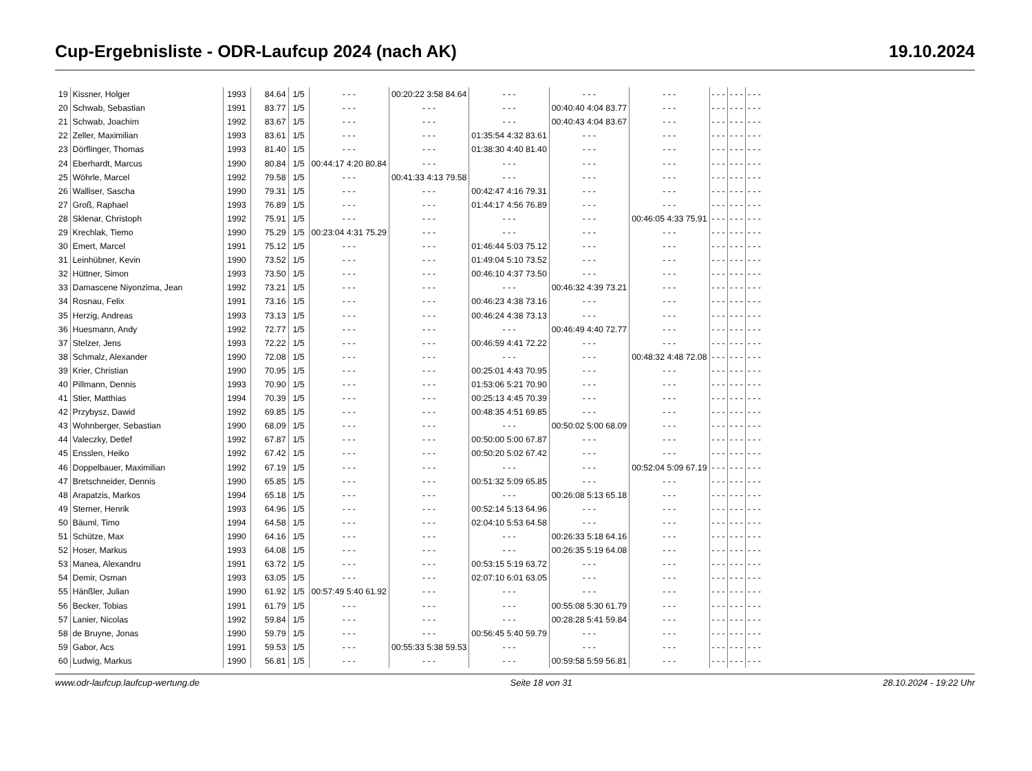Cup-Ergebnisliste - ODR-Laufcup 2024 (nach AK) 19.10.2024
| 19 | Kissner, Holger | 1993 | 84.64 | 1/5 | - - - | 00:20:22 3:58 84.64 | - - - | - - - | - - - | - - - | - - - | - - - |
| 20 | Schwab, Sebastian | 1991 | 83.77 | 1/5 | - - - | - - - | - - - | 00:40:40 4:04 83.77 | - - - | - - - | - - - | - - - |
| 21 | Schwab, Joachim | 1992 | 83.67 | 1/5 | - - - | - - - | - - - | 00:40:43 4:04 83.67 | - - - | - - - | - - - | - - - |
| 22 | Zeller, Maximilian | 1993 | 83.61 | 1/5 | - - - | - - - | 01:35:54 4:32 83.61 | - - - | - - - | - - - | - - - | - - - |
| 23 | Dörflinger, Thomas | 1993 | 81.40 | 1/5 | - - - | - - - | 01:38:30 4:40 81.40 | - - - | - - - | - - - | - - - | - - - |
| 24 | Eberhardt, Marcus | 1990 | 80.84 | 1/5 | 00:44:17 4:20 80.84 | - - - | - - - | - - - | - - - | - - - | - - - | - - - |
| 25 | Wöhrle, Marcel | 1992 | 79.58 | 1/5 | - - - | 00:41:33 4:13 79.58 | - - - | - - - | - - - | - - - | - - - | - - - |
| 26 | Walliser, Sascha | 1990 | 79.31 | 1/5 | - - - | - - - | 00:42:47 4:16 79.31 | - - - | - - - | - - - | - - - | - - - |
| 27 | Groß, Raphael | 1993 | 76.89 | 1/5 | - - - | - - - | 01:44:17 4:56 76.89 | - - - | - - - | - - - | - - - | - - - |
| 28 | Sklenar, Christoph | 1992 | 75.91 | 1/5 | - - - | - - - | - - - | - - - | 00:46:05 4:33 75.91 | - - - | - - - | - - - |
| 29 | Krechlak, Tiemo | 1990 | 75.29 | 1/5 | 00:23:04 4:31 75.29 | - - - | - - - | - - - | - - - | - - - | - - - | - - - |
| 30 | Emert, Marcel | 1991 | 75.12 | 1/5 | - - - | - - - | 01:46:44 5:03 75.12 | - - - | - - - | - - - | - - - | - - - |
| 31 | Leinhübner, Kevin | 1990 | 73.52 | 1/5 | - - - | - - - | 01:49:04 5:10 73.52 | - - - | - - - | - - - | - - - | - - - |
| 32 | Hüttner, Simon | 1993 | 73.50 | 1/5 | - - - | - - - | 00:46:10 4:37 73.50 | - - - | - - - | - - - | - - - | - - - |
| 33 | Damascene Niyonzima, Jean | 1992 | 73.21 | 1/5 | - - - | - - - | - - - | 00:46:32 4:39 73.21 | - - - | - - - | - - - | - - - |
| 34 | Rosnau, Felix | 1991 | 73.16 | 1/5 | - - - | - - - | 00:46:23 4:38 73.16 | - - - | - - - | - - - | - - - | - - - |
| 35 | Herzig, Andreas | 1993 | 73.13 | 1/5 | - - - | - - - | 00:46:24 4:38 73.13 | - - - | - - - | - - - | - - - | - - - |
| 36 | Huesmann, Andy | 1992 | 72.77 | 1/5 | - - - | - - - | - - - | 00:46:49 4:40 72.77 | - - - | - - - | - - - | - - - |
| 37 | Stelzer, Jens | 1993 | 72.22 | 1/5 | - - - | - - - | 00:46:59 4:41 72.22 | - - - | - - - | - - - | - - - | - - - |
| 38 | Schmalz, Alexander | 1990 | 72.08 | 1/5 | - - - | - - - | - - - | - - - | 00:48:32 4:48 72.08 | - - - | - - - | - - - |
| 39 | Krier, Christian | 1990 | 70.95 | 1/5 | - - - | - - - | 00:25:01 4:43 70.95 | - - - | - - - | - - - | - - - | - - - |
| 40 | Pillmann, Dennis | 1993 | 70.90 | 1/5 | - - - | - - - | 01:53:06 5:21 70.90 | - - - | - - - | - - - | - - - | - - - |
| 41 | Stier, Matthias | 1994 | 70.39 | 1/5 | - - - | - - - | 00:25:13 4:45 70.39 | - - - | - - - | - - - | - - - | - - - |
| 42 | Przybysz, Dawid | 1992 | 69.85 | 1/5 | - - - | - - - | 00:48:35 4:51 69.85 | - - - | - - - | - - - | - - - | - - - |
| 43 | Wohnberger, Sebastian | 1990 | 68.09 | 1/5 | - - - | - - - | - - - | 00:50:02 5:00 68.09 | - - - | - - - | - - - | - - - |
| 44 | Valeczky, Detlef | 1992 | 67.87 | 1/5 | - - - | - - - | 00:50:00 5:00 67.87 | - - - | - - - | - - - | - - - | - - - |
| 45 | Ensslen, Heiko | 1992 | 67.42 | 1/5 | - - - | - - - | 00:50:20 5:02 67.42 | - - - | - - - | - - - | - - - | - - - |
| 46 | Doppelbauer, Maximilian | 1992 | 67.19 | 1/5 | - - - | - - - | - - - | - - - | 00:52:04 5:09 67.19 | - - - | - - - | - - - |
| 47 | Bretschneider, Dennis | 1990 | 65.85 | 1/5 | - - - | - - - | 00:51:32 5:09 65.85 | - - - | - - - | - - - | - - - | - - - |
| 48 | Arapatzis, Markos | 1994 | 65.18 | 1/5 | - - - | - - - | - - - | 00:26:08 5:13 65.18 | - - - | - - - | - - - | - - - |
| 49 | Sterner, Henrik | 1993 | 64.96 | 1/5 | - - - | - - - | 00:52:14 5:13 64.96 | - - - | - - - | - - - | - - - | - - - |
| 50 | Bäuml, Timo | 1994 | 64.58 | 1/5 | - - - | - - - | 02:04:10 5:53 64.58 | - - - | - - - | - - - | - - - | - - - |
| 51 | Schütze, Max | 1990 | 64.16 | 1/5 | - - - | - - - | - - - | 00:26:33 5:18 64.16 | - - - | - - - | - - - | - - - |
| 52 | Hoser, Markus | 1993 | 64.08 | 1/5 | - - - | - - - | - - - | 00:26:35 5:19 64.08 | - - - | - - - | - - - | - - - |
| 53 | Manea, Alexandru | 1991 | 63.72 | 1/5 | - - - | - - - | 00:53:15 5:19 63.72 | - - - | - - - | - - - | - - - | - - - |
| 54 | Demir, Osman | 1993 | 63.05 | 1/5 | - - - | - - - | 02:07:10 6:01 63.05 | - - - | - - - | - - - | - - - | - - - |
| 55 | Hänßler, Julian | 1990 | 61.92 | 1/5 | 00:57:49 5:40 61.92 | - - - | - - - | - - - | - - - | - - - | - - - | - - - |
| 56 | Becker, Tobias | 1991 | 61.79 | 1/5 | - - - | - - - | - - - | 00:55:08 5:30 61.79 | - - - | - - - | - - - | - - - |
| 57 | Lanier, Nicolas | 1992 | 59.84 | 1/5 | - - - | - - - | - - - | 00:28:28 5:41 59.84 | - - - | - - - | - - - | - - - |
| 58 | de Bruyne, Jonas | 1990 | 59.79 | 1/5 | - - - | - - - | 00:56:45 5:40 59.79 | - - - | - - - | - - - | - - - | - - - |
| 59 | Gabor, Acs | 1991 | 59.53 | 1/5 | - - - | 00:55:33 5:38 59.53 | - - - | - - - | - - - | - - - | - - - | - - - |
| 60 | Ludwig, Markus | 1990 | 56.81 | 1/5 | - - - | - - - | - - - | 00:59:58 5:59 56.81 | - - - | - - - | - - - | - - - |
www.odr-laufcup.laufcup-wertung.de Seite 18 von 31 28.10.2024 - 19:22 Uhr